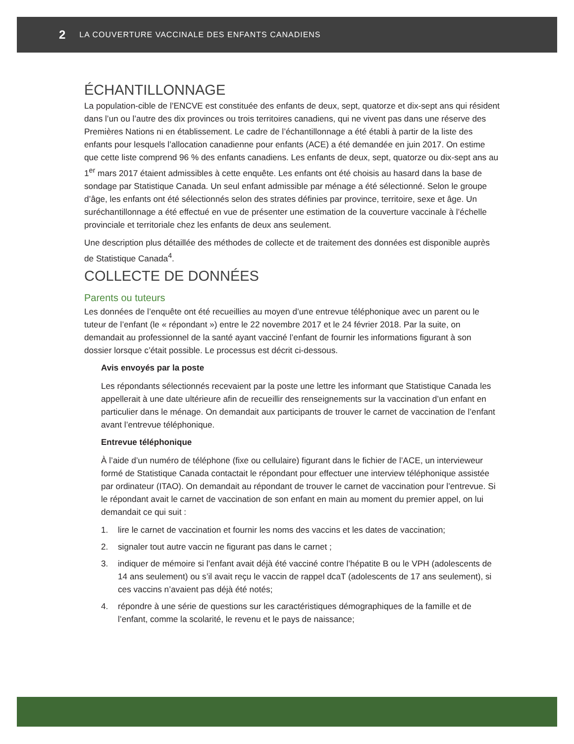2 LA COUVERTURE VACCINALE DES ENFANTS CANADIENS
ÉCHANTILLONNAGE
La population-cible de l’ENCVE est constituée des enfants de deux, sept, quatorze et dix-sept ans qui résident dans l’un ou l’autre des dix provinces ou trois territoires canadiens, qui ne vivent pas dans une réserve des Premières Nations ni en établissement. Le cadre de l’échantillonnage a été établi à partir de la liste des enfants pour lesquels l’allocation canadienne pour enfants (ACE) a été demandée en juin 2017. On estime que cette liste comprend 96 % des enfants canadiens. Les enfants de deux, sept, quatorze ou dix-sept ans au 1<sup>er</sup> mars 2017 étaient admissibles à cette enquête. Les enfants ont été choisis au hasard dans la base de sondage par Statistique Canada. Un seul enfant admissible par ménage a été sélectionné. Selon le groupe d’âge, les enfants ont été sélectionnés selon des strates définies par province, territoire, sexe et âge. Un suréchantillonnage a été effectué en vue de présenter une estimation de la couverture vaccinale à l’échelle provinciale et territoriale chez les enfants de deux ans seulement.
Une description plus détaillée des méthodes de collecte et de traitement des données est disponible auprès de Statistique Canada<sup>4</sup>.
COLLECTE DE DONNÉES
Parents ou tuteurs
Les données de l’enquête ont été recueillies au moyen d’une entrevue téléphonique avec un parent ou le tuteur de l’enfant (le « répondant ») entre le 22 novembre 2017 et le 24 février 2018. Par la suite, on demandait au professionnel de la santé ayant vacciné l’enfant de fournir les informations figurant à son dossier lorsque c’était possible. Le processus est décrit ci-dessous.
Avis envoyés par la poste
Les répondants sélectionnés recevaient par la poste une lettre les informant que Statistique Canada les appellerait à une date ultérieure afin de recueillir des renseignements sur la vaccination d’un enfant en particulier dans le ménage. On demandait aux participants de trouver le carnet de vaccination de l’enfant avant l’entrevue téléphonique.
Entrevue téléphonique
À l’aide d’un numéro de téléphone (fixe ou cellulaire) figurant dans le fichier de l’ACE, un intervieweur formé de Statistique Canada contactait le répondant pour effectuer une interview téléphonique assistée par ordinateur (ITAO). On demandait au répondant de trouver le carnet de vaccination pour l’entrevue. Si le répondant avait le carnet de vaccination de son enfant en main au moment du premier appel, on lui demandait ce qui suit :
1. lire le carnet de vaccination et fournir les noms des vaccins et les dates de vaccination;
2. signaler tout autre vaccin ne figurant pas dans le carnet ;
3. indiquer de mémoire si l’enfant avait déjà été vacciné contre l’hépatite B ou le VPH (adolescents de 14 ans seulement) ou s’il avait reçu le vaccin de rappel dcaT (adolescents de 17 ans seulement), si ces vaccins n’avaient pas déjà été notés;
4. répondre à une série de questions sur les caractéristiques démographiques de la famille et de l’enfant, comme la scolarité, le revenu et le pays de naissance;